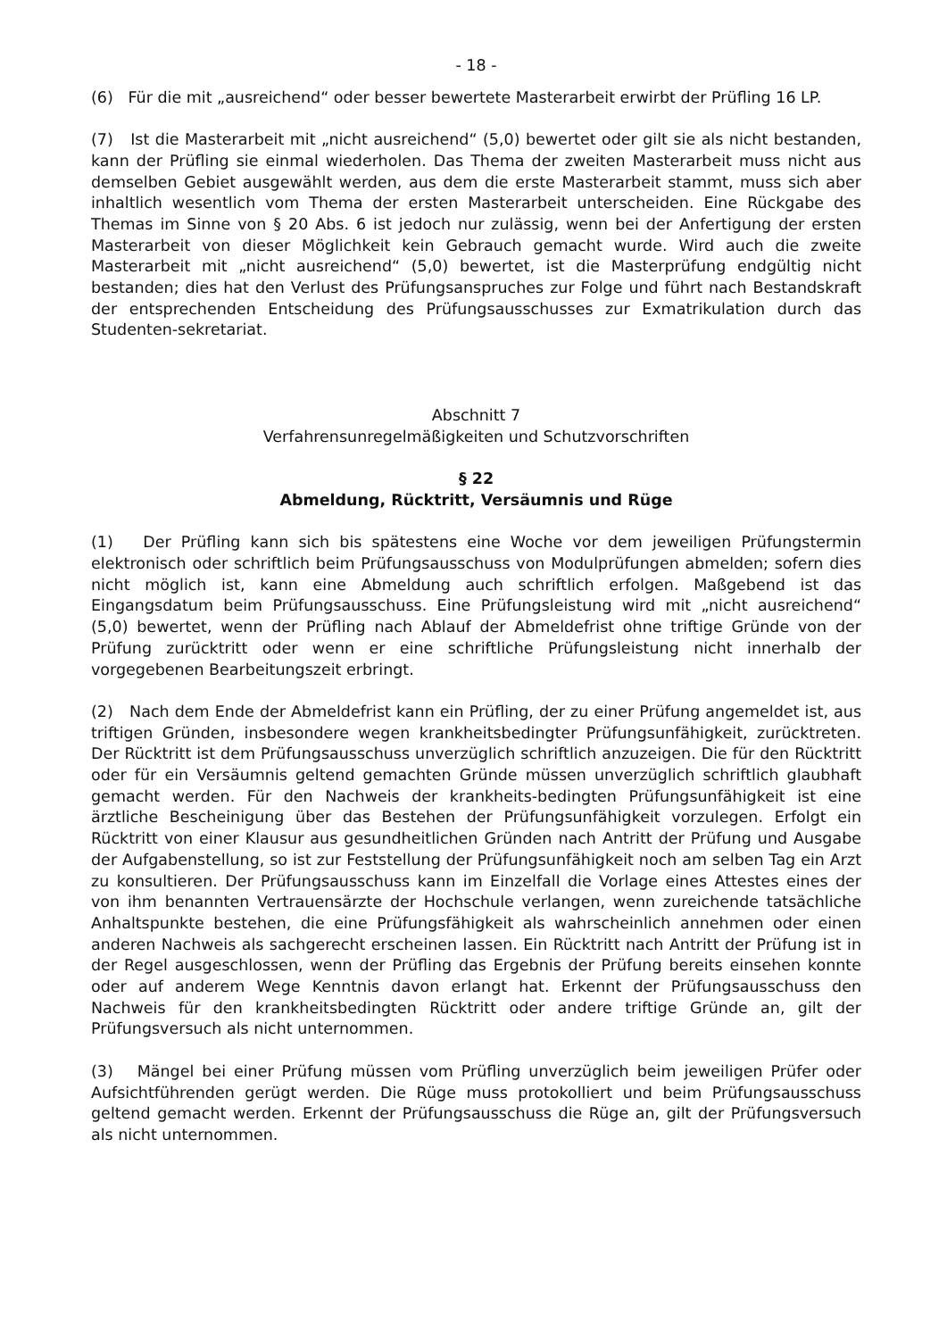- 18 -
(6) Für die mit „ausreichend“ oder besser bewertete Masterarbeit erwirbt der Prüfling 16 LP.
(7) Ist die Masterarbeit mit „nicht ausreichend“ (5,0) bewertet oder gilt sie als nicht bestanden, kann der Prüfling sie einmal wiederholen. Das Thema der zweiten Masterarbeit muss nicht aus demselben Gebiet ausgewählt werden, aus dem die erste Masterarbeit stammt, muss sich aber inhaltlich wesentlich vom Thema der ersten Masterarbeit unterscheiden. Eine Rückgabe des Themas im Sinne von § 20 Abs. 6 ist jedoch nur zulässig, wenn bei der Anfertigung der ersten Masterarbeit von dieser Möglichkeit kein Gebrauch gemacht wurde. Wird auch die zweite Masterarbeit mit „nicht ausreichend“ (5,0) bewertet, ist die Masterprüfung endgültig nicht bestanden; dies hat den Verlust des Prüfungsanspruches zur Folge und führt nach Bestandskraft der entsprechenden Entscheidung des Prüfungsausschusses zur Exmatrikulation durch das Studenten-sekretariat.
Abschnitt 7
Verfahrensunregelmäßigkeiten und Schutzvorschriften
§ 22
Abmeldung, Rücktritt, Versäumnis und Rüge
(1) Der Prüfling kann sich bis spätestens eine Woche vor dem jeweiligen Prüfungstermin elektronisch oder schriftlich beim Prüfungsausschuss von Modulprüfungen abmelden; sofern dies nicht möglich ist, kann eine Abmeldung auch schriftlich erfolgen. Maßgebend ist das Eingangsdatum beim Prüfungsausschuss. Eine Prüfungsleistung wird mit „nicht ausreichend“ (5,0) bewertet, wenn der Prüfling nach Ablauf der Abmeldefrist ohne triftige Gründe von der Prüfung zurücktritt oder wenn er eine schriftliche Prüfungsleistung nicht innerhalb der vorgegebenen Bearbeitungszeit erbringt.
(2) Nach dem Ende der Abmeldefrist kann ein Prüfling, der zu einer Prüfung angemeldet ist, aus triftigen Gründen, insbesondere wegen krankheitsbedingter Prüfungsunfähigkeit, zurücktreten. Der Rücktritt ist dem Prüfungsausschuss unverzüglich schriftlich anzuzeigen. Die für den Rücktritt oder für ein Versäumnis geltend gemachten Gründe müssen unverzüglich schriftlich glaubhaft gemacht werden. Für den Nachweis der krankheits-bedingten Prüfungsunfähigkeit ist eine ärztliche Bescheinigung über das Bestehen der Prüfungsunfähigkeit vorzulegen. Erfolgt ein Rücktritt von einer Klausur aus gesundheitlichen Gründen nach Antritt der Prüfung und Ausgabe der Aufgabenstellung, so ist zur Feststellung der Prüfungsunfähigkeit noch am selben Tag ein Arzt zu konsultieren. Der Prüfungsausschuss kann im Einzelfall die Vorlage eines Attestes eines der von ihm benannten Vertrauensärzte der Hochschule verlangen, wenn zureichende tatsächliche Anhaltspunkte bestehen, die eine Prüfungsfähigkeit als wahrscheinlich annehmen oder einen anderen Nachweis als sachgerecht erscheinen lassen. Ein Rücktritt nach Antritt der Prüfung ist in der Regel ausgeschlossen, wenn der Prüfling das Ergebnis der Prüfung bereits einsehen konnte oder auf anderem Wege Kenntnis davon erlangt hat. Erkennt der Prüfungsausschuss den Nachweis für den krankheitsbedingten Rücktritt oder andere triftige Gründe an, gilt der Prüfungsversuch als nicht unternommen.
(3) Mängel bei einer Prüfung müssen vom Prüfling unverzüglich beim jeweiligen Prüfer oder Aufsichtführenden gerügt werden. Die Rüge muss protokolliert und beim Prüfungsausschuss geltend gemacht werden. Erkennt der Prüfungsausschuss die Rüge an, gilt der Prüfungsversuch als nicht unternommen.